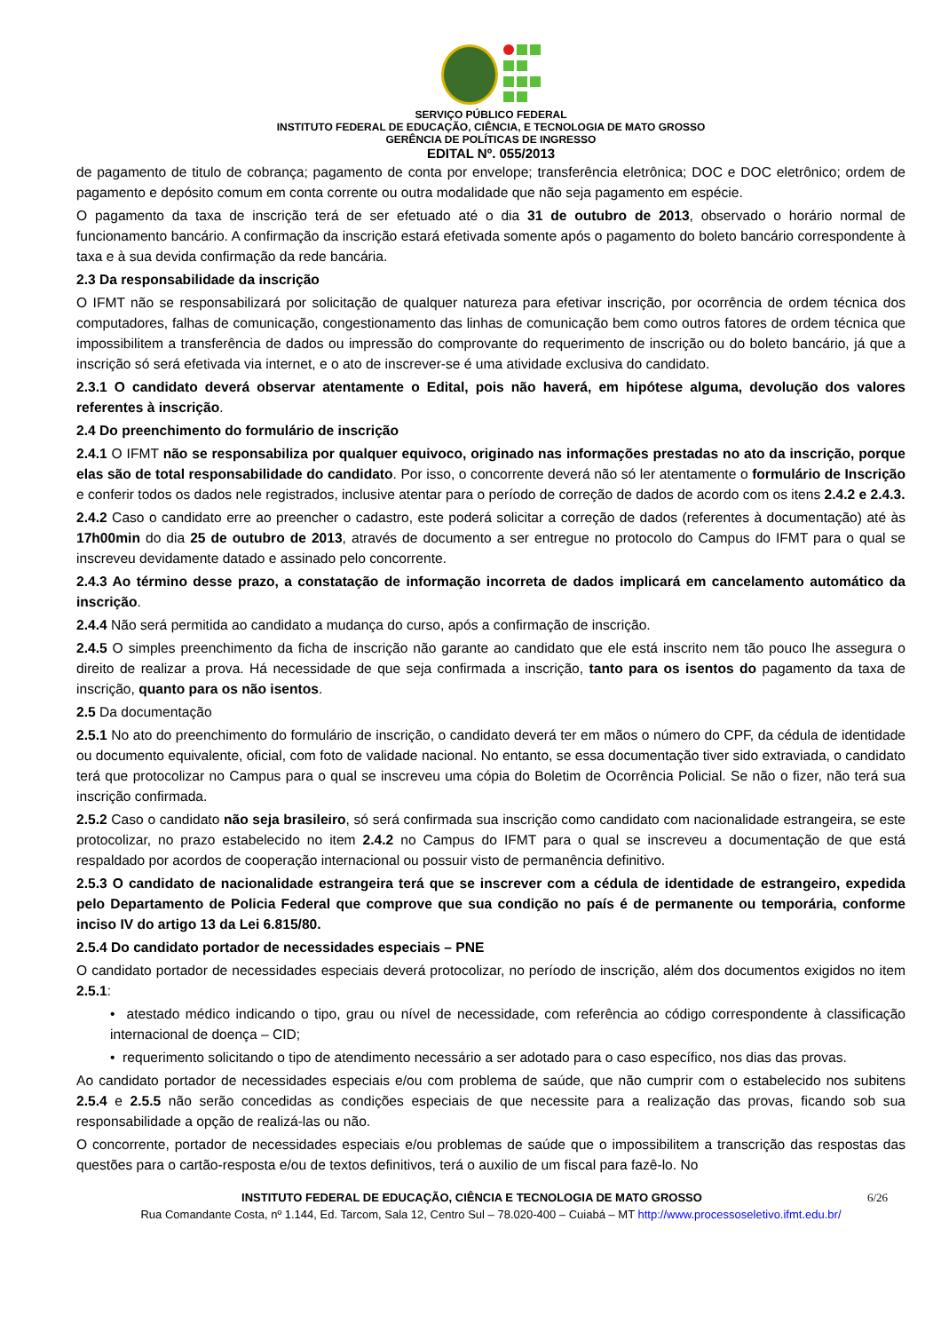SERVIÇO PÚBLICO FEDERAL
INSTITUTO FEDERAL DE EDUCAÇÃO, CIÊNCIA, E TECNOLOGIA DE MATO GROSSO
GERÊNCIA DE POLÍTICAS DE INGRESSO
EDITAL Nº. 055/2013
de pagamento de titulo de cobrança; pagamento de conta por envelope; transferência eletrônica; DOC e DOC eletrônico; ordem de pagamento e depósito comum em conta corrente ou outra modalidade que não seja pagamento em espécie.
O pagamento da taxa de inscrição terá de ser efetuado até o dia 31 de outubro de 2013, observado o horário normal de funcionamento bancário. A confirmação da inscrição estará efetivada somente após o pagamento do boleto bancário correspondente à taxa e à sua devida confirmação da rede bancária.
2.3 Da responsabilidade da inscrição
O IFMT não se responsabilizará por solicitação de qualquer natureza para efetivar inscrição, por ocorrência de ordem técnica dos computadores, falhas de comunicação, congestionamento das linhas de comunicação bem como outros fatores de ordem técnica que impossibilitem a transferência de dados ou impressão do comprovante do requerimento de inscrição ou do boleto bancário, já que a inscrição só será efetivada via internet, e o ato de inscrever-se é uma atividade exclusiva do candidato.
2.3.1 O candidato deverá observar atentamente o Edital, pois não haverá, em hipótese alguma, devolução dos valores referentes à inscrição.
2.4 Do preenchimento do formulário de inscrição
2.4.1 O IFMT não se responsabiliza por qualquer equivoco, originado nas informações prestadas no ato da inscrição, porque elas são de total responsabilidade do candidato. Por isso, o concorrente deverá não só ler atentamente o formulário de Inscrição e conferir todos os dados nele registrados, inclusive atentar para o período de correção de dados de acordo com os itens 2.4.2 e 2.4.3.
2.4.2 Caso o candidato erre ao preencher o cadastro, este poderá solicitar a correção de dados (referentes à documentação) até às 17h00min do dia 25 de outubro de 2013, através de documento a ser entregue no protocolo do Campus do IFMT para o qual se inscreveu devidamente datado e assinado pelo concorrente.
2.4.3 Ao término desse prazo, a constatação de informação incorreta de dados implicará em cancelamento automático da inscrição.
2.4.4 Não será permitida ao candidato a mudança do curso, após a confirmação de inscrição.
2.4.5 O simples preenchimento da ficha de inscrição não garante ao candidato que ele está inscrito nem tão pouco lhe assegura o direito de realizar a prova. Há necessidade de que seja confirmada a inscrição, tanto para os isentos do pagamento da taxa de inscrição, quanto para os não isentos.
2.5 Da documentação
2.5.1 No ato do preenchimento do formulário de inscrição, o candidato deverá ter em mãos o número do CPF, da cédula de identidade ou documento equivalente, oficial, com foto de validade nacional. No entanto, se essa documentação tiver sido extraviada, o candidato terá que protocolizar no Campus para o qual se inscreveu uma cópia do Boletim de Ocorrência Policial. Se não o fizer, não terá sua inscrição confirmada.
2.5.2 Caso o candidato não seja brasileiro, só será confirmada sua inscrição como candidato com nacionalidade estrangeira, se este protocolizar, no prazo estabelecido no item 2.4.2 no Campus do IFMT para o qual se inscreveu a documentação de que está respaldado por acordos de cooperação internacional ou possuir visto de permanência definitivo.
2.5.3 O candidato de nacionalidade estrangeira terá que se inscrever com a cédula de identidade de estrangeiro, expedida pelo Departamento de Policia Federal que comprove que sua condição no país é de permanente ou temporária, conforme inciso IV do artigo 13 da Lei 6.815/80.
2.5.4 Do candidato portador de necessidades especiais – PNE
O candidato portador de necessidades especiais deverá protocolizar, no período de inscrição, além dos documentos exigidos no item 2.5.1:
• atestado médico indicando o tipo, grau ou nível de necessidade, com referência ao código correspondente à classificação internacional de doença – CID;
• requerimento solicitando o tipo de atendimento necessário a ser adotado para o caso específico, nos dias das provas.
Ao candidato portador de necessidades especiais e/ou com problema de saúde, que não cumprir com o estabelecido nos subitens 2.5.4 e 2.5.5 não serão concedidas as condições especiais de que necessite para a realização das provas, ficando sob sua responsabilidade a opção de realizá-las ou não.
O concorrente, portador de necessidades especiais e/ou problemas de saúde que o impossibilitem a transcrição das respostas das questões para o cartão-resposta e/ou de textos definitivos, terá o auxilio de um fiscal para fazê-lo. No
INSTITUTO FEDERAL DE EDUCAÇÃO, CIÊNCIA E TECNOLOGIA DE MATO GROSSO 6/26
Rua Comandante Costa, nº 1.144, Ed. Tarcom, Sala 12, Centro Sul – 78.020-400 – Cuiabá – MT http://www.processoseletivo.ifmt.edu.br/